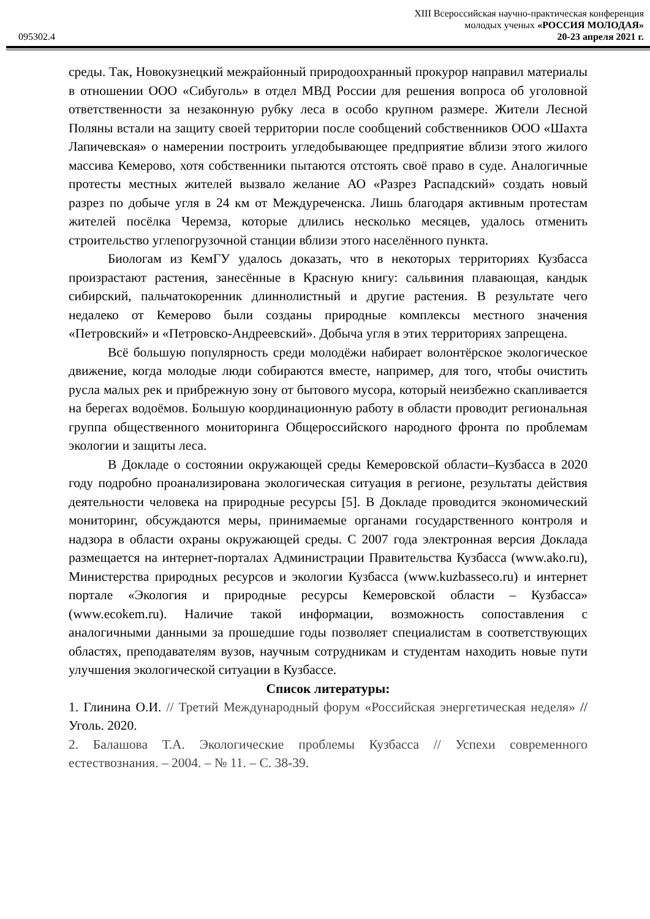XIII Всероссийская научно-практическая конференция
молодых ученых «РОССИЯ МОЛОДАЯ»
095302.4 20-23 апреля 2021 г.
среды. Так, Новокузнецкий межрайонный природоохранный прокурор направил материалы в отношении ООО «Сибуголь» в отдел МВД России для решения вопроса об уголовной ответственности за незаконную рубку леса в особо крупном размере. Жители Лесной Поляны встали на защиту своей территории после сообщений собственников ООО «Шахта Лапичевская» о намерении построить угледобывающее предприятие вблизи этого жилого массива Кемерово, хотя собственники пытаются отстоять своё право в суде. Аналогичные протесты местных жителей вызвало желание АО «Разрез Распадский» создать новый разрез по добыче угля в 24 км от Междуреченска. Лишь благодаря активным протестам жителей посёлка Черемза, которые длились несколько месяцев, удалось отменить строительство углепогрузочной станции вблизи этого населённого пункта.
Биологам из КемГУ удалось доказать, что в некоторых территориях Кузбасса произрастают растения, занесённые в Красную книгу: сальвиния плавающая, кандык сибирский, пальчатокоренник длиннолистный и другие растения. В результате чего недалеко от Кемерово были созданы природные комплексы местного значения «Петровский» и «Петровско-Андреевский». Добыча угля в этих территориях запрещена.
Всё большую популярность среди молодёжи набирает волонтёрское экологическое движение, когда молодые люди собираются вместе, например, для того, чтобы очистить русла малых рек и прибрежную зону от бытового мусора, который неизбежно скапливается на берегах водоёмов. Большую координационную работу в области проводит региональная группа общественного мониторинга Общероссийского народного фронта по проблемам экологии и защиты леса.
В Докладе о состоянии окружающей среды Кемеровской области–Кузбасса в 2020 году подробно проанализирована экологическая ситуация в регионе, результаты действия деятельности человека на природные ресурсы [5]. В Докладе проводится экономический мониторинг, обсуждаются меры, принимаемые органами государственного контроля и надзора в области охраны окружающей среды. С 2007 года электронная версия Доклада размещается на интернет-порталах Администрации Правительства Кузбасса (www.ako.ru), Министерства природных ресурсов и экологии Кузбасса (www.kuzbasseco.ru) и интернет портале «Экология и природные ресурсы Кемеровской области – Кузбасса» (www.ecokem.ru). Наличие такой информации, возможность сопоставления с аналогичными данными за прошедшие годы позволяет специалистам в соответствующих областях, преподавателям вузов, научным сотрудникам и студентам находить новые пути улучшения экологической ситуации в Кузбассе.
Список литературы:
1. Глинина О.И. // Третий Международный форум «Российская энергетическая неделя» // Уголь. 2020.
2. Балашова Т.А. Экологические проблемы Кузбасса // Успехи современного естествознания. – 2004. – № 11. – С. 38-39.